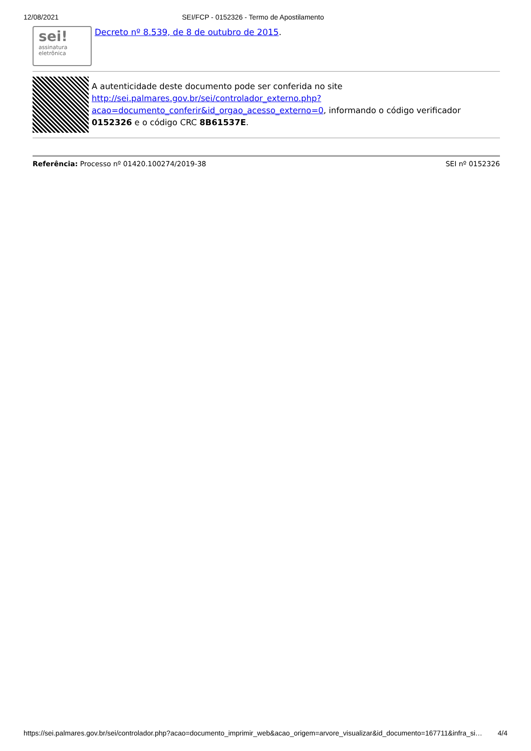12/08/2021 SEI/FCP - 0152326 - Termo de Apostilamento
sei!
assinatura
eletrônica
Decreto nº 8.539, de 8 de outubro de 2015.
A autenticidade deste documento pode ser conferida no site http://sei.palmares.gov.br/sei/controlador_externo.php?
acao=documento_conferir&id_orgao_acesso_externo=0, informando o código verificador 0152326 e o código CRC 8B61537E.
Referência: Processo nº 01420.100274/2019-38 SEI nº 0152326
https://sei.palmares.gov.br/sei/controlador.php?acao=documento_imprimir_web&acao_origem=arvore_visualizar&id_documento=167711&infra_si… 4/4